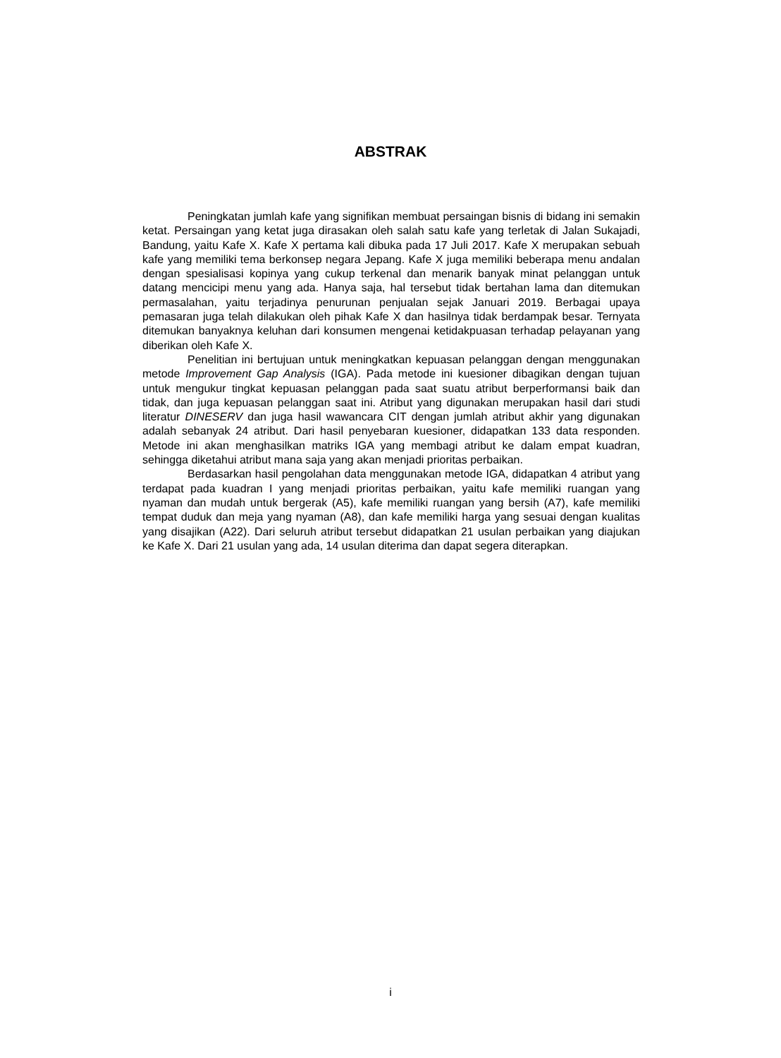ABSTRAK
Peningkatan jumlah kafe yang signifikan membuat persaingan bisnis di bidang ini semakin ketat. Persaingan yang ketat juga dirasakan oleh salah satu kafe yang terletak di Jalan Sukajadi, Bandung, yaitu Kafe X. Kafe X pertama kali dibuka pada 17 Juli 2017. Kafe X merupakan sebuah kafe yang memiliki tema berkonsep negara Jepang. Kafe X juga memiliki beberapa menu andalan dengan spesialisasi kopinya yang cukup terkenal dan menarik banyak minat pelanggan untuk datang mencicipi menu yang ada. Hanya saja, hal tersebut tidak bertahan lama dan ditemukan permasalahan, yaitu terjadinya penurunan penjualan sejak Januari 2019. Berbagai upaya pemasaran juga telah dilakukan oleh pihak Kafe X dan hasilnya tidak berdampak besar. Ternyata ditemukan banyaknya keluhan dari konsumen mengenai ketidakpuasan terhadap pelayanan yang diberikan oleh Kafe X.
Penelitian ini bertujuan untuk meningkatkan kepuasan pelanggan dengan menggunakan metode Improvement Gap Analysis (IGA). Pada metode ini kuesioner dibagikan dengan tujuan untuk mengukur tingkat kepuasan pelanggan pada saat suatu atribut berperformansi baik dan tidak, dan juga kepuasan pelanggan saat ini. Atribut yang digunakan merupakan hasil dari studi literatur DINESERV dan juga hasil wawancara CIT dengan jumlah atribut akhir yang digunakan adalah sebanyak 24 atribut. Dari hasil penyebaran kuesioner, didapatkan 133 data responden. Metode ini akan menghasilkan matriks IGA yang membagi atribut ke dalam empat kuadran, sehingga diketahui atribut mana saja yang akan menjadi prioritas perbaikan.
Berdasarkan hasil pengolahan data menggunakan metode IGA, didapatkan 4 atribut yang terdapat pada kuadran I yang menjadi prioritas perbaikan, yaitu kafe memiliki ruangan yang nyaman dan mudah untuk bergerak (A5), kafe memiliki ruangan yang bersih (A7), kafe memiliki tempat duduk dan meja yang nyaman (A8), dan kafe memiliki harga yang sesuai dengan kualitas yang disajikan (A22). Dari seluruh atribut tersebut didapatkan 21 usulan perbaikan yang diajukan ke Kafe X. Dari 21 usulan yang ada, 14 usulan diterima dan dapat segera diterapkan.
i